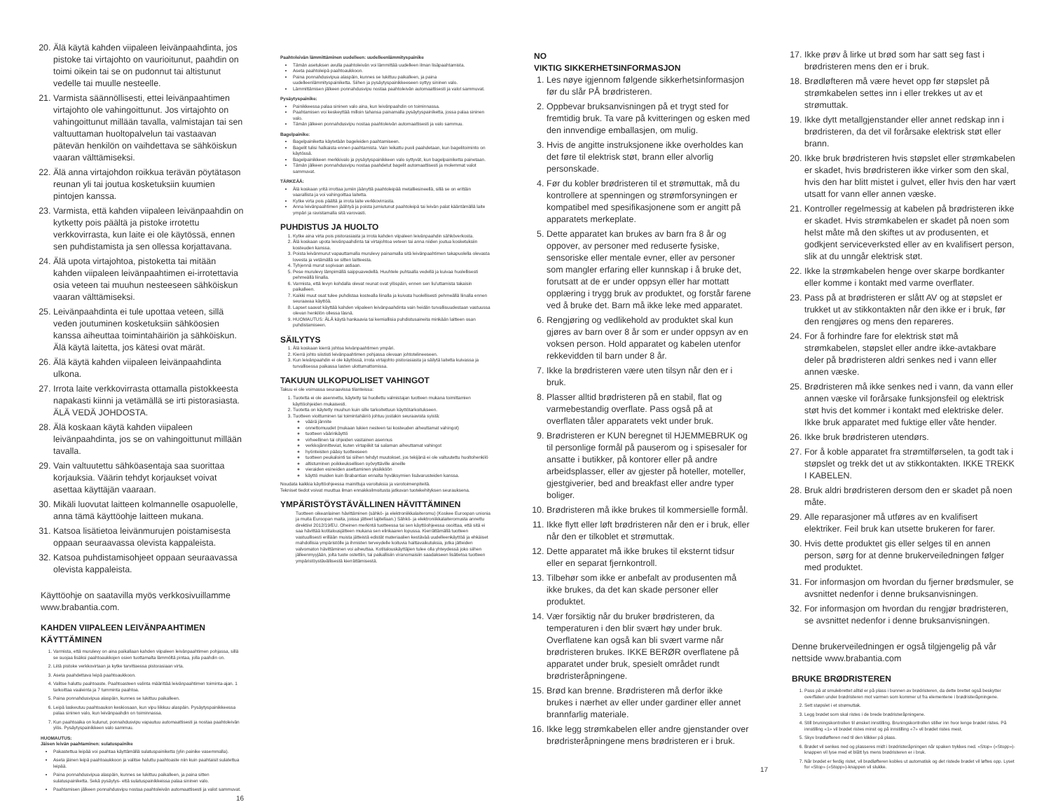20. Älä käytä kahden viipaleen leivänpaahdinta, jos pistoke tai virtajohto on vaurioitunut, paahdin on toimi oikein tai se on pudonnut tai altistunut vedelle tai muulle nesteelle.
21. Varmista säännöllisesti, ettei leivänpaahtimen virtajohto ole vahingoittunut. Jos virtajohto on vahingoittunut millään tavalla, valmistajan tai sen valtuuttaman huoltopalvelun tai vastaavan pätevän henkilön on vaihdettava se sähköiskun vaaran välttämiseksi.
22. Älä anna virtajohdon roikkua terävän pöytätason reunan yli tai joutua kosketuksiin kuumien pintojen kanssa.
23. Varmista, että kahden viipaleen leivänpaahdin on kytketty pois päältä ja pistoke irrotettu verkkovirrasta, kun laite ei ole käytössä, ennen sen puhdistamista ja sen ollessa korjattavana.
24. Älä upota virtajohtoa, pistoketta tai mitään kahden viipaleen leivänpaahtimen ei-irrotettavia osia veteen tai muuhun nesteeseen sähköiskun vaaran välttämiseksi.
25. Leivänpaahdinta ei tule upottaa veteen, sillä veden joutuminen kosketuksiin sähköosien kanssa aiheuttaa toimintahäiriön ja sähköiskun. Älä käytä laitetta, jos kätesi ovat märät.
26. Älä käytä kahden viipaleen leivänpaahdinta ulkona.
27. Irrota laite verkkovirrasta ottamalla pistokkeesta napakasti kiinni ja vetämällä se irti pistorasiasta. ÄLÄ VEDÄ JOHDOSTA.
28. Älä koskaan käytä kahden viipaleen leivänpaahdinta, jos se on vahingoittunut millään tavalla.
29. Vain valtuutettu sähköasentaja saa suorittaa korjauksia. Väärin tehdyt korjaukset voivat asettaa käyttäjän vaaraan.
30. Mikäli luovutat laitteen kolmannelle osapuolelle, anna tämä käyttöohje laitteen mukana.
31. Katsoa lisätietoa leivänmurujen poistamisesta oppaan seuraavassa olevista kappaleista.
32. Katsoa puhdistamisohjeet oppaan seuraavassa olevista kappaleista.
Käyttöohje on saatavilla myös verkkosivuillamme www.brabantia.com.
KAHDEN VIIPALEEN LEIVÄNPAAHTIMEN KÄYTTÄMINEN
1. Varmista, että murulevy on aina paikallaan kahden viipaleen leivänpaahtimen pohjassa, sillä se suojaa lisäksi paahtoaukkojen osien tuottamalta lämmöltä pintaa, jolla paahdin on.
2. Liitä pistoke verkkovirtaan ja kytke tarvittaessa pistorasiaan virta.
3. Aseta paahdettava leipä paahtoaukkoon.
4. Valitse haluttu paahtoaste. Paahtoasteen valinta määrittää leivänpaahtimen toiminta-ajan. 1 tarkoittaa vaaleinta ja 7 tumminta paahtoa.
5. Paina ponnahdusvipua alaspäin, kunnes se lukittuu paikalleen.
6. Leipä laskeutuu paahtoaukon keskiosaan, kun vipu liikkuu alaspäin. Pysäytyspainikkeessa palaa sininen valo, kun leivänpaahdin on toiminnassa.
7. Kun paahtoaika on kulunut, ponnahdusvipu vapautuu automaattisesti ja nostaa paahtoleivän ylös. Pysäytyspainikkeen valo sammuu.
HUOMAUTUS:
Jäisen leivän paahtaminen: sulatuspainike
Pakastettua leipää voi paahtaa käyttämällä sulatuspainiketta (ylin painike vasemmalla).
Aseta jäinen leipä paahtoaukkoon ja valitse haluttu paahtoaste niin kuin paahtaisit sulatettua leipää.
Paina ponnahdusvipua alaspäin, kunnes se lukittuu paikalleen, ja paina sitten sulatuspainiketta. Sekä pysäytys- että sulatuspainikkeissa palaa sininen valo.
Paahtamisen jälkeen ponnahdusvipu nostaa paahtoleivän automaattisesti ja valot sammuvat.
16
Paahtoleivän lämmittäminen uudelleen: uudelleenlämmityspainike
Tämän asetuksen avulla paahtoleivän voi lämmittää uudelleen ilman lisäpaahtamista.
Aseta paahtoleipä paahtoaukkoon.
Paina ponnahdusvipua alaspäin, kunnes se lukittuu paikalleen, ja paina uudelleenlämmityspainiketta. Siihen ja pysäytyspainikkeeseen syttyy sininen valo.
Lämmittämisen jälkeen ponnahdusvipu nostaa paahtoleivän automaattisesti ja valot sammuvat.
Pysäytyspainike:
Painikkeessa palaa sininen valo aina, kun leivänpaahdin on toiminnassa.
Paahtamisen voi keskeyttää milloin tahansa painamalla pysäytyspainiketta, jossa palaa sininen valo.
Tämän jälkeen ponnahdusvipu nostaa paahtoleivän automaattisesti ja valo sammuu.
Bagelpainike:
Bagelpainiketta käytetään bageleiden paahtamiseen.
Bagelit tulisi halkaista ennen paahtamista. Vain leikattu puoli paahdetaan, kun bagelitoiminto on käytössä.
Bagelpainikkeen merkkivalo ja pysäytyspainikkeen valo syttyvät, kun bagelpainiketta painetaan.
Tämän jälkeen ponnahdusvipu nostaa paahdetut bagelit automaattisesti ja molemmat valot sammuvat.
TÄRKEÄÄ:
Älä koskaan yritä irrottaa jumiin jäänyttä paahtoleipää metalliesineellä, sillä se on erittäin vaarallista ja voi vahingoittaa laitetta.
Kytke virta pois päältä ja irrota laite verkkovirrasta.
Anna leivänpaahtimen jäähtyä ja poista jumiutunut paahtoleipä tai leivän palat kääntämällä laite ympäri ja ravistamalla sitä varovasti.
PUHDISTUS JA HUOLTO
1. Kytke aina virta pois pistorasiasta ja irrota kahden viipaleen leivänpaahdin sähköverkosta.
2. Älä koskaan upota leivänpaahdinta tai virtajohtoa veteen tai anna niiden joutua kosketuksiin kosteuden kanssa.
3. Poista leivänmurut vapauttamalla murulevy painamalla sitä leivänpaahtimen takapuolella olevasta lovesta ja vetämällä se sitten laitteesta.
4. Tyhjennä murut sopivaan astiaan.
5. Pese murulevy lämpimällä saippuavedellä. Huuhtele puhtaalla vedellä ja kuivaa huolellisesti pehmeällä liinalla.
6. Varmista, että levyn kohdalla olevat reunat ovat ylöspäin, ennen sen liu'uttamista takaisin paikalleen.
7. Kaikki muut osat tulee puhdistaa kostealla liinalla ja kuivata huolellisesti pehmeällä liinalla ennen seuraavaa käyttöä.
8. Lapset saavat käyttää kahden viipaleen leivänpaahdinta vain heidän turvallisuudestaan vastuussa olevan henkilön ollessa läsnä.
9. HUOMAUTUS: ÄLÄ käytä hankaavia tai kemiallisia puhdistusaineita minkään laitteen osan puhdistamiseen.
SÄILYTYS
1. Älä koskaan kierrä johtoa leivänpaahtimen ympäri.
2. Kierrä johto siististi leivänpaahtimen pohjassa olevaan johtotelineeseen.
3. Kun leivänpaahdin ei ole käytössä, irrota virtajohto pistorasiasta ja säilytä laitetta kuivassa ja turvallisessa paikassa lasten ulottumattomissa.
TAKUUN ULKOPUOLISET VAHINGOT
Takuu ei ole voimassa seuraavissa tilanteissa:
1. Tuotetta ei ole asennettu, käytetty tai huollettu valmistajan tuotteen mukana toimittamien käyttöohjeiden mukaisesti.
2. Tuotetta on käytetty muuhun kuin sille tarkoitettuun käyttötarkoitukseen.
3. Tuotteen vioittuminen tai toimintahäiriö johtuu jostakin seuraavista syistä:
väärä jännite
onnettomuudet (mukaan lukien nesteen tai kosteuden aiheuttamat vahingot)
tuotteen väärinkäyttö
virheellinen tai ohjeiden vastainen asennus
verkkojännitteviat, kuten virtapiikit tai salaman aiheuttamat vahingot
hyönteisten pääsy tuotteeseen
tuotteen peukalointi tai siihen tehdyt muutokset, jos tekijänä ei ole valtuutettu huoltohenkilö
altistuminen poikkeuksellisen syövyttäville aineille
vieraiden esineiden asettaminen yksikköön
käyttö muiden kuin Brabantian ennalta hyväksymien lisävarusteiden kanssa.
Noudata kaikkia käyttöohjeessa mainittuja varoituksia ja varotoimenpiteitä.
Tekniset tiedot voivat muuttua ilman ennakkoilmoitusta jatkuvan tuotekehityksen seurauksena.
YMPÄRISTÖYSTÄVÄLLINEN HÄVITTÄMINEN
Tuotteen oikeanlainen hävittäminen (sähkö- ja elektroniikkalaiteromu) (Koskee Euroopan unionia ja muita Euroopan maita, joissa jätteet lajitellaan.) Sähkö- ja elektroniikkalaiteromusta annettu direktiivi 2012/19/EU. Oheinen merkintä tuotteessa tai sen käyttöohjeessa osoittaa, että sitä ei saa hävittää kotitalousjätteen mukana sen elinkaaren lopussa. Kierrättämällä tuotteen vastuullisesti erillään muista jätteistä edistät materiaalien kestävää uudelleenkäyttöä ja ehkäiset mahdollisia ympäristölle ja ihmisten terveydelle koituvia haittavaikutuksia, jotka jätteiden valvomaton hävittäminen voi aiheuttaa. Kotitalouskäyttäjien tulee olla yhteydessä joko siihen jälleenmyyjään, jolta tuote ostettiin, tai paikallisiin viranomaisiin saadakseen lisätietoa tuotteen ympäristöystävällisestä kierrättämisestä.
NO
VIKTIG SIKKERHETSINFORMASJON
1. Les nøye igjennom følgende sikkerhetsinformasjon før du slår PÅ brødristeren.
2. Oppbevar bruksanvisningen på et trygt sted for fremtidig bruk. Ta vare på kvitteringen og esken med den innvendige emballasjen, om mulig.
3. Hvis de angitte instruksjonene ikke overholdes kan det føre til elektrisk støt, brann eller alvorlig personskade.
4. Før du kobler brødristeren til et strømuttak, må du kontrollere at spenningen og strømforsyningen er kompatibel med spesifikasjonene som er angitt på apparatets merkeplate.
5. Dette apparatet kan brukes av barn fra 8 år og oppover, av personer med reduserte fysiske, sensoriske eller mentale evner, eller av personer som mangler erfaring eller kunnskap i å bruke det, forutsatt at de er under oppsyn eller har mottatt opplæring i trygg bruk av produktet, og forstår farene ved å bruke det. Barn må ikke leke med apparatet.
6. Rengjøring og vedlikehold av produktet skal kun gjøres av barn over 8 år som er under oppsyn av en voksen person. Hold apparatet og kabelen utenfor rekkevidden til barn under 8 år.
7. Ikke la brødristeren være uten tilsyn når den er i bruk.
8. Plasser alltid brødristeren på en stabil, flat og varmebestandig overflate. Pass også på at overflaten tåler apparatets vekt under bruk.
9. Brødristeren er KUN beregnet til HJEMMEBRUK og til personlige formål på pauserom og i spisesaler for ansatte i butikker, på kontorer eller på andre arbeidsplasser, eller av gjester på hoteller, moteller, gjestgiverier, bed and breakfast eller andre typer boliger.
10. Brødristeren må ikke brukes til kommersielle formål.
11. Ikke flytt eller løft brødristeren når den er i bruk, eller når den er tilkoblet et strømuttak.
12. Dette apparatet må ikke brukes til eksternt tidsur eller en separat fjernkontroll.
13. Tilbehør som ikke er anbefalt av produsenten må ikke brukes, da det kan skade personer eller produktet.
14. Vær forsiktig når du bruker brødristeren, da temperaturen i den blir svært høy under bruk. Overflatene kan også kan bli svært varme når brødristeren brukes. IKKE BERØR overflatene på apparatet under bruk, spesielt området rundt brødristeråpningene.
15. Brød kan brenne. Brødristeren må derfor ikke brukes i nærhet av eller under gardiner eller annet brannfarlig materiale.
16. Ikke legg strømkabelen eller andre gjenstander over brødristeråpningene mens brødristeren er i bruk.
17. Ikke prøv å lirke ut brød som har satt seg fast i brødristeren mens den er i bruk.
18. Brødløfteren må være hevet opp før støpslet på strømkabelen settes inn i eller trekkes ut av et strømuttak.
19. Ikke dytt metallgjenstander eller annet redskap inn i brødristeren, da det vil forårsake elektrisk støt eller brann.
20. Ikke bruk brødristeren hvis støpslet eller strømkabelen er skadet, hvis brødristeren ikke virker som den skal, hvis den har blitt mistet i gulvet, eller hvis den har vært utsatt for vann eller annen væske.
21. Kontroller regelmessig at kabelen på brødristeren ikke er skadet. Hvis strømkabelen er skadet på noen som helst måte må den skiftes ut av produsenten, et godkjent serviceverksted eller av en kvalifisert person, slik at du unngår elektrisk støt.
22. Ikke la strømkabelen henge over skarpe bordkanter eller komme i kontakt med varme overflater.
23. Pass på at brødristeren er slått AV og at støpslet er trukket ut av stikkontakten når den ikke er i bruk, før den rengjøres og mens den repareres.
24. For å forhindre fare for elektrisk støt må strømkabelen, støpslet eller andre ikke-avtakbare deler på brødristeren aldri senkes ned i vann eller annen væske.
25. Brødristeren må ikke senkes ned i vann, da vann eller annen væske vil forårsake funksjonsfeil og elektrisk støt hvis det kommer i kontakt med elektriske deler. Ikke bruk apparatet med fuktige eller våte hender.
26. Ikke bruk brødristeren utendørs.
27. For å koble apparatet fra strømtilførselen, ta godt tak i støpslet og trekk det ut av stikkontakten. IKKE TREKK I KABELEN.
28. Bruk aldri brødristeren dersom den er skadet på noen måte.
29. Alle reparasjoner må utføres av en kvalifisert elektriker. Feil bruk kan utsette brukeren for farer.
30. Hvis dette produktet gis eller selges til en annen person, sørg for at denne brukerveiledningen følger med produktet.
31. For informasjon om hvordan du fjerner brødsmuler, se avsnittet nedenfor i denne bruksanvisningen.
32. For informasjon om hvordan du rengjør brødristeren, se avsnittet nedenfor i denne bruksanvisningen.
Denne brukerveiledningen er også tilgjengelig på vår nettside www.brabantia.com
BRUKE BRØDRISTEREN
1. Pass på at smulebrettet alltid er på plass i bunnen av brødristeren, da dette brettet også beskytter overflaten under brødristeren mot varmen som kommer ut fra elementene i brødristeråpningene.
2. Sett støpslet i et strømuttak.
3. Legg brødet som skal ristes i de brede brødristeråpningene.
4. Still bruningskontrollen til ønsket innstilling. Bruningskontrollen stiller inn hvor lenge brødet ristes. På innstilling «1» vil brødet ristes minst og på innstilling «7» vil brødet ristes mest.
5. Skyv brødløfteren ned til den klikker på plass.
6. Brødet vil senkes ned og plasseres midt i brødristeråpningen når spaken trykkes ned. «Stop» («Stopp»)-knappen vil lyse med et blått lys mens brødristeren er i bruk.
7. Når brødet er ferdig ristet, vil brødløfteren kobles ut automatisk og det ristede brødet vil løftes opp. Lyset for «Stop» («Stopp»)-knappen vil slukke.
17